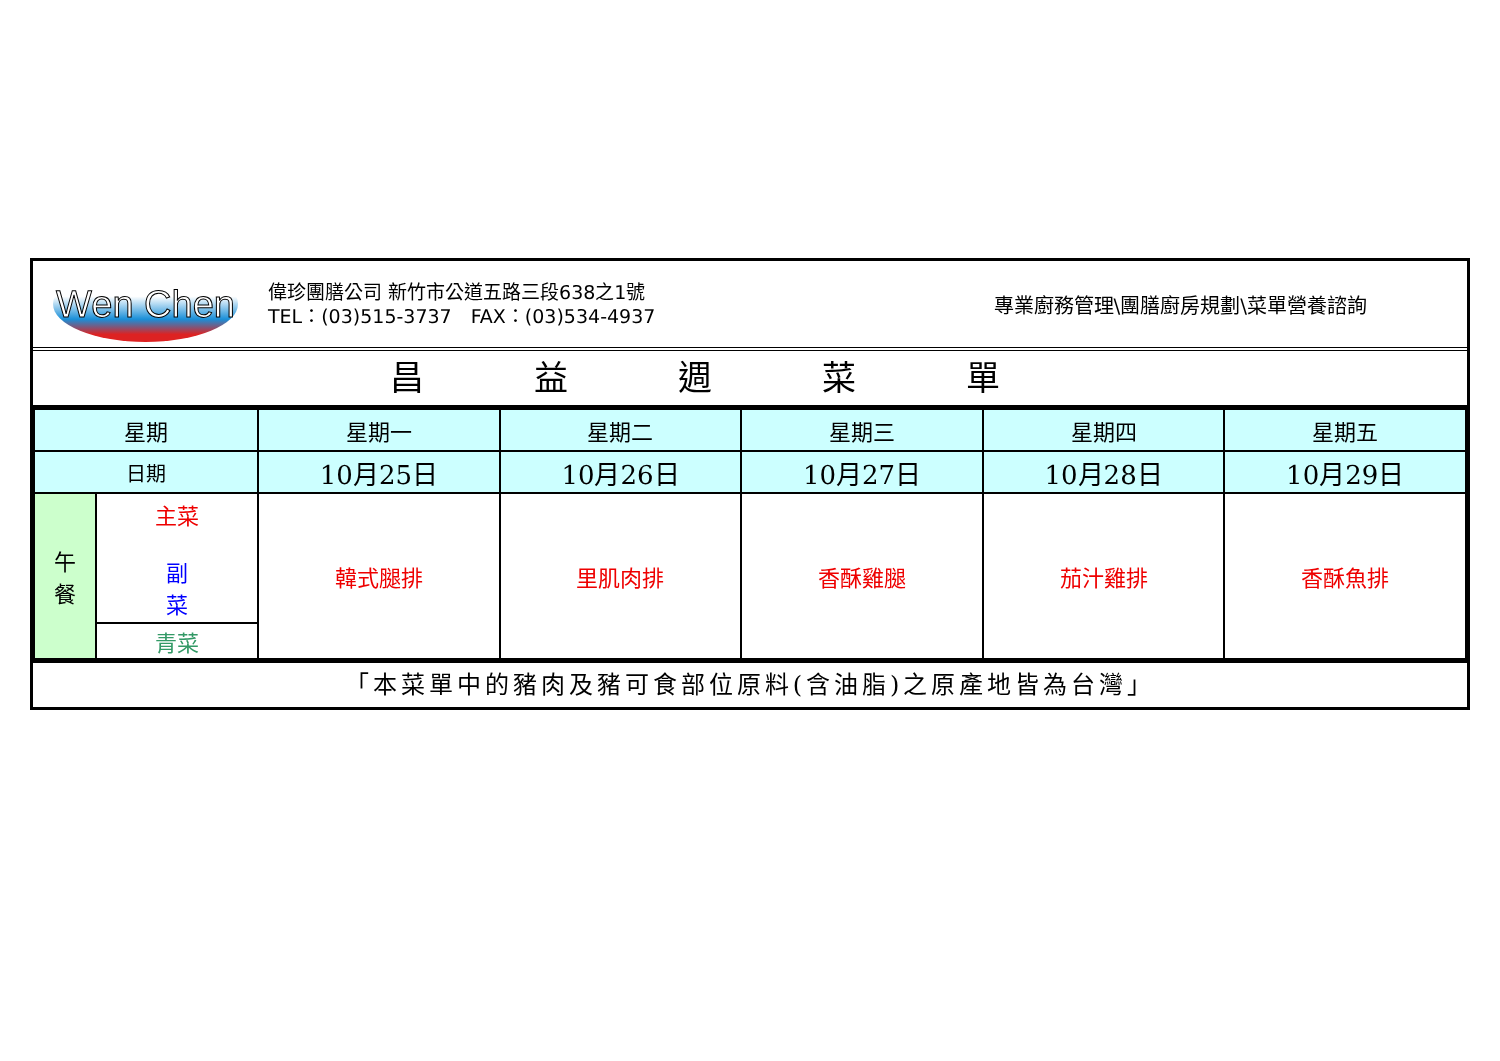Wen Chen
偉珍團膳公司 新竹市公道五路三段638之1號
TEL：(03)515-3737　FAX：(03)534-4937
專業廚務管理\團膳廚房規劃\菜單營養諮詢
昌益週菜單
| 星期 | | 星期一 | 星期二 | 星期三 | 星期四 | 星期五 |
| 日期 | | 10月25日 | 10月26日 | 10月27日 | 10月28日 | 10月29日 |
| 午 餐 | 主菜 副 菜 | 韓式腿排 | 里肌肉排 | 香酥雞腿 | 茄汁雞排 | 香酥魚排 |
| | 青菜 | | | | | |
「本菜單中的豬肉及豬可食部位原料(含油脂)之原產地皆為台灣」